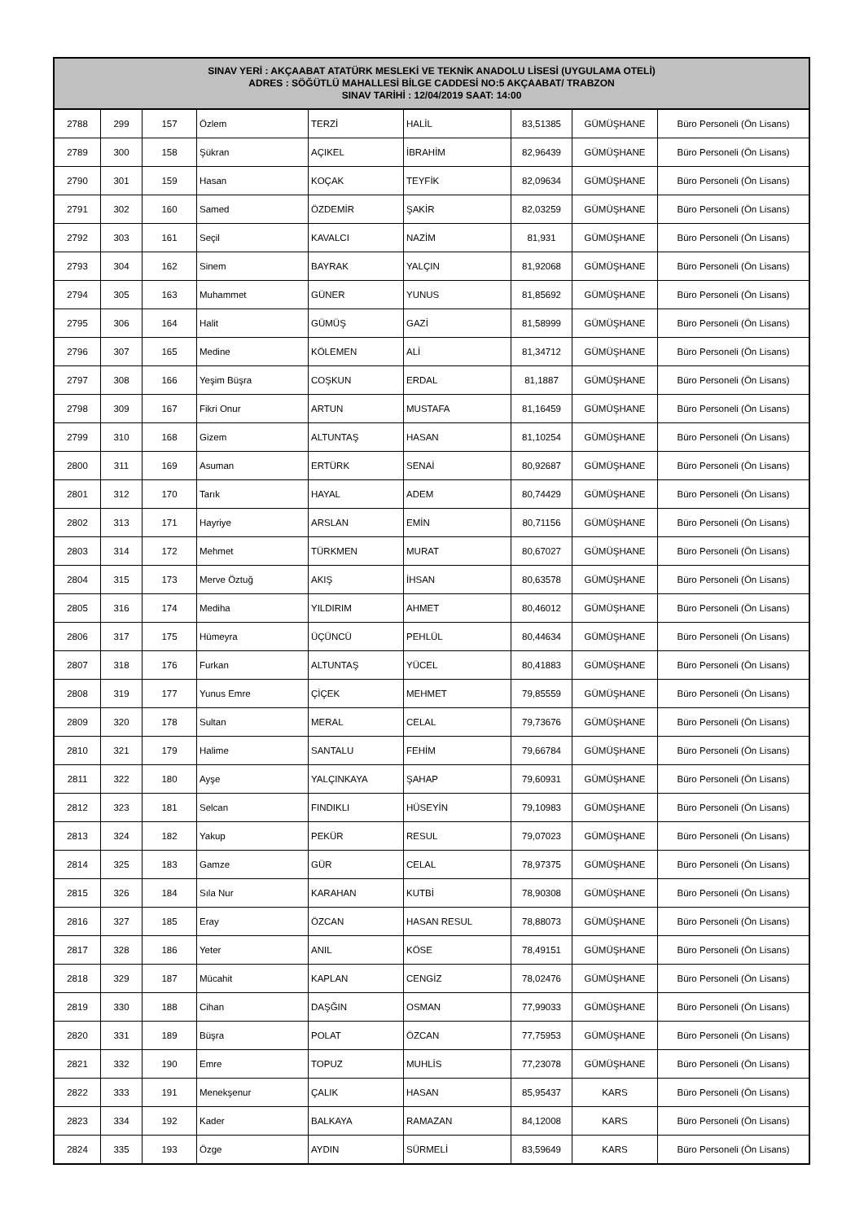| SINAV YERİ : AKÇAABAT ATATÜRK MESLEKİ VE TEKNİK ANADOLU LİSESİ (UYGULAMA OTELİ) ADRES : SÖĞÜTLÜ MAHALLESİ BİLGE CADDESİ NO:5 AKÇAABAT/ TRABZON SINAV TARİHİ : 12/04/2019 SAAT: 14:00 | | | | | | | | |
| --- | --- | --- | --- | --- | --- | --- | --- | --- |
| 2788 | 299 | 157 | Özlem | TERZİ | HALİL | 83,51385 | GÜMÜŞHANE | Büro Personeli (Ön Lisans) |
| 2789 | 300 | 158 | Şükran | AÇIKEL | İBRAHİM | 82,96439 | GÜMÜŞHANE | Büro Personeli (Ön Lisans) |
| 2790 | 301 | 159 | Hasan | KOÇAK | TEYFİK | 82,09634 | GÜMÜŞHANE | Büro Personeli (Ön Lisans) |
| 2791 | 302 | 160 | Samed | ÖZDEMİR | ŞAKİR | 82,03259 | GÜMÜŞHANE | Büro Personeli (Ön Lisans) |
| 2792 | 303 | 161 | Seçil | KAVALCI | NAZİM | 81,931 | GÜMÜŞHANE | Büro Personeli (Ön Lisans) |
| 2793 | 304 | 162 | Sinem | BAYRAK | YALÇIN | 81,92068 | GÜMÜŞHANE | Büro Personeli (Ön Lisans) |
| 2794 | 305 | 163 | Muhammet | GÜNER | YUNUS | 81,85692 | GÜMÜŞHANE | Büro Personeli (Ön Lisans) |
| 2795 | 306 | 164 | Halit | GÜMÜŞ | GAZİ | 81,58999 | GÜMÜŞHANE | Büro Personeli (Ön Lisans) |
| 2796 | 307 | 165 | Medine | KÖLEMEN | ALİ | 81,34712 | GÜMÜŞHANE | Büro Personeli (Ön Lisans) |
| 2797 | 308 | 166 | Yeşim Büşra | COŞKUN | ERDAL | 81,1887 | GÜMÜŞHANE | Büro Personeli (Ön Lisans) |
| 2798 | 309 | 167 | Fikri Onur | ARTUN | MUSTAFA | 81,16459 | GÜMÜŞHANE | Büro Personeli (Ön Lisans) |
| 2799 | 310 | 168 | Gizem | ALTUNTAŞ | HASAN | 81,10254 | GÜMÜŞHANE | Büro Personeli (Ön Lisans) |
| 2800 | 311 | 169 | Asuman | ERTÜRK | SENAİ | 80,92687 | GÜMÜŞHANE | Büro Personeli (Ön Lisans) |
| 2801 | 312 | 170 | Tarık | HAYAL | ADEM | 80,74429 | GÜMÜŞHANE | Büro Personeli (Ön Lisans) |
| 2802 | 313 | 171 | Hayriye | ARSLAN | EMİN | 80,71156 | GÜMÜŞHANE | Büro Personeli (Ön Lisans) |
| 2803 | 314 | 172 | Mehmet | TÜRKMEN | MURAT | 80,67027 | GÜMÜŞHANE | Büro Personeli (Ön Lisans) |
| 2804 | 315 | 173 | Merve Öztuğ | AKIŞ | İHSAN | 80,63578 | GÜMÜŞHANE | Büro Personeli (Ön Lisans) |
| 2805 | 316 | 174 | Mediha | YILDIRIM | AHMET | 80,46012 | GÜMÜŞHANE | Büro Personeli (Ön Lisans) |
| 2806 | 317 | 175 | Hümeyra | ÜÇÜNCÜ | PEHLÜL | 80,44634 | GÜMÜŞHANE | Büro Personeli (Ön Lisans) |
| 2807 | 318 | 176 | Furkan | ALTUNTAŞ | YÜCEL | 80,41883 | GÜMÜŞHANE | Büro Personeli (Ön Lisans) |
| 2808 | 319 | 177 | Yunus Emre | ÇİÇEK | MEHMET | 79,85559 | GÜMÜŞHANE | Büro Personeli (Ön Lisans) |
| 2809 | 320 | 178 | Sultan | MERAL | CELAL | 79,73676 | GÜMÜŞHANE | Büro Personeli (Ön Lisans) |
| 2810 | 321 | 179 | Halime | SANTALU | FEHİM | 79,66784 | GÜMÜŞHANE | Büro Personeli (Ön Lisans) |
| 2811 | 322 | 180 | Ayşe | YALÇINKAYA | ŞAHAP | 79,60931 | GÜMÜŞHANE | Büro Personeli (Ön Lisans) |
| 2812 | 323 | 181 | Selcan | FINDIKLI | HÜSEYİN | 79,10983 | GÜMÜŞHANE | Büro Personeli (Ön Lisans) |
| 2813 | 324 | 182 | Yakup | PEKÜR | RESUL | 79,07023 | GÜMÜŞHANE | Büro Personeli (Ön Lisans) |
| 2814 | 325 | 183 | Gamze | GÜR | CELAL | 78,97375 | GÜMÜŞHANE | Büro Personeli (Ön Lisans) |
| 2815 | 326 | 184 | Sıla Nur | KARAHAN | KUTBİ | 78,90308 | GÜMÜŞHANE | Büro Personeli (Ön Lisans) |
| 2816 | 327 | 185 | Eray | ÖZCAN | HASAN RESUL | 78,88073 | GÜMÜŞHANE | Büro Personeli (Ön Lisans) |
| 2817 | 328 | 186 | Yeter | ANIL | KÖSE | 78,49151 | GÜMÜŞHANE | Büro Personeli (Ön Lisans) |
| 2818 | 329 | 187 | Mücahit | KAPLAN | CENGİZ | 78,02476 | GÜMÜŞHANE | Büro Personeli (Ön Lisans) |
| 2819 | 330 | 188 | Cihan | DAŞĞIN | OSMAN | 77,99033 | GÜMÜŞHANE | Büro Personeli (Ön Lisans) |
| 2820 | 331 | 189 | Büşra | POLAT | ÖZCAN | 77,75953 | GÜMÜŞHANE | Büro Personeli (Ön Lisans) |
| 2821 | 332 | 190 | Emre | TOPUZ | MUHLİS | 77,23078 | GÜMÜŞHANE | Büro Personeli (Ön Lisans) |
| 2822 | 333 | 191 | Menekşenur | ÇALIK | HASAN | 85,95437 | KARS | Büro Personeli (Ön Lisans) |
| 2823 | 334 | 192 | Kader | BALKAYA | RAMAZAN | 84,12008 | KARS | Büro Personeli (Ön Lisans) |
| 2824 | 335 | 193 | Özge | AYDIN | SÜRMELİ | 83,59649 | KARS | Büro Personeli (Ön Lisans) |